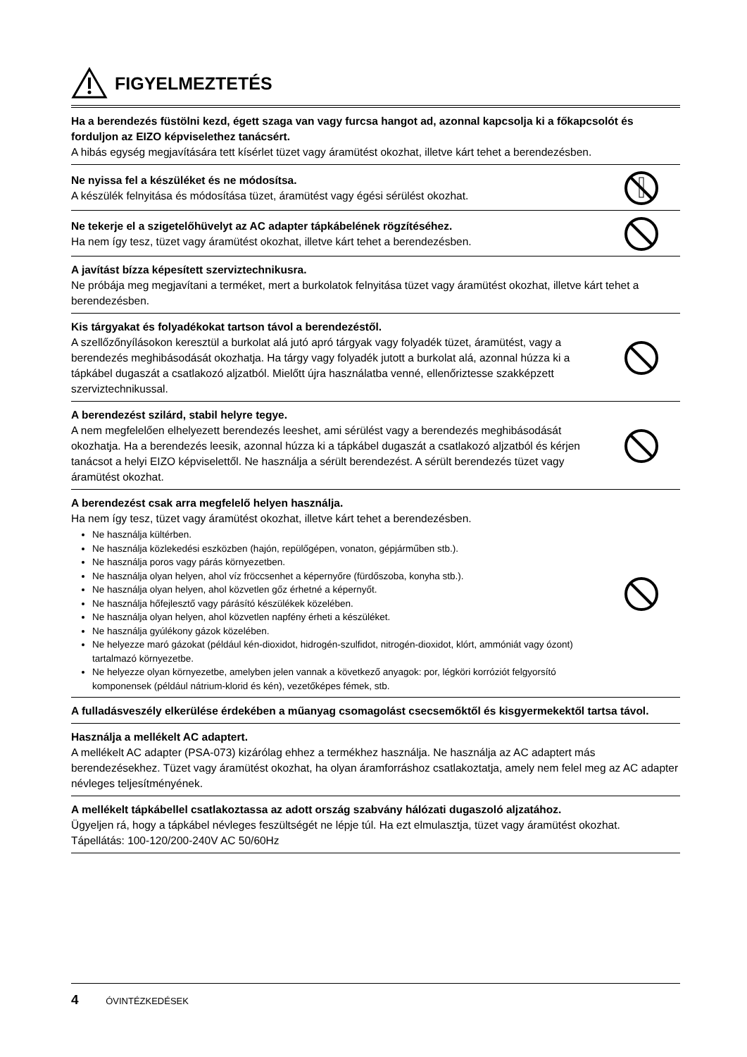FIGYELMEZTETÉS
Ha a berendezés füstölni kezd, égett szaga van vagy furcsa hangot ad, azonnal kapcsolja ki a főkapcsolót és forduljon az EIZO képviselethez tanácsért.
A hibás egység megjavítására tett kísérlet tüzet vagy áramütést okozhat, illetve kárt tehet a berendezésben.
Ne nyissa fel a készüléket és ne módosítsa.
A készülék felnyitása és módosítása tüzet, áramütést vagy égési sérülést okozhat.
Ne tekerje el a szigetelőhüvelyt az AC adapter tápkábelének rögzítéséhez.
Ha nem így tesz, tüzet vagy áramütést okozhat, illetve kárt tehet a berendezésben.
A javítást bízza képesített szerviztechnikusra.
Ne próbája meg megjavítani a terméket, mert a burkolatok felnyitása tüzet vagy áramütést okozhat, illetve kárt tehet a berendezésben.
Kis tárgyakat és folyadékokat tartson távol a berendezéstől.
A szellőzőnyílásokon keresztül a burkolat alá jutó apró tárgyak vagy folyadék tüzet, áramütést, vagy a berendezés meghibásodását okozhatja. Ha tárgy vagy folyadék jutott a burkolat alá, azonnal húzza ki a tápkábel dugaszát a csatlakozó aljzatból. Mielőtt újra használatba venné, ellenőriztesse szakképzett szerviztechnikussal.
A berendezést szilárd, stabil helyre tegye.
A nem megfelelően elhelyezett berendezés leeshet, ami sérülést vagy a berendezés meghibásodását okozhatja. Ha a berendezés leesik, azonnal húzza ki a tápkábel dugaszát a csatlakozó aljzatból és kérjen tanácsot a helyi EIZO képviselettől. Ne használja a sérült berendezést. A sérült berendezés tüzet vagy áramütést okozhat.
A berendezést csak arra megfelelő helyen használja.
Ha nem így tesz, tüzet vagy áramütést okozhat, illetve kárt tehet a berendezésben.
Ne használja kültérben.
Ne használja közlekedési eszközben (hajón, repülőgépen, vonaton, gépjárműben stb.).
Ne használja poros vagy párás környezetben.
Ne használja olyan helyen, ahol víz fröccsenhet a képernyőre (fürdőszoba, konyha stb.).
Ne használja olyan helyen, ahol közvetlen gőz érhetné a képernyőt.
Ne használja hőfejlesztő vagy párásító készülékek közelében.
Ne használja olyan helyen, ahol közvetlen napfény érheti a készüléket.
Ne használja gyúlékony gázok közelében.
Ne helyezze maró gázokat (például kén-dioxidot, hidrogén-szulfidot, nitrogén-dioxidot, klórt, ammóniát vagy ózont) tartalmazó környezetbe.
Ne helyezze olyan környezetbe, amelyben jelen vannak a következő anyagok: por, légköri korróziót felgyorsító komponensek (például nátrium-klorid és kén), vezetőképes fémek, stb.
A fulladásveszély elkerülése érdekében a műanyag csomagolást csecsemőktől és kisgyermekektől tartsa távol.
Használja a mellékelt AC adaptert.
A mellékelt AC adapter (PSA-073) kizárólag ehhez a termékhez használja. Ne használja az AC adaptert más berendezésekhez. Tüzet vagy áramütést okozhat, ha olyan áramforráshoz csatlakoztatja, amely nem felel meg az AC adapter névleges teljesítményének.
A mellékelt tápkábellel csatlakoztassa az adott ország szabvány hálózati dugaszoló aljzatához.
Ügyeljen rá, hogy a tápkábel névleges feszültségét ne lépje túl. Ha ezt elmulasztja, tüzet vagy áramütést okozhat.
Tápellátás: 100-120/200-240V AC 50/60Hz
4 ÓVINTÉZKEDÉSEK